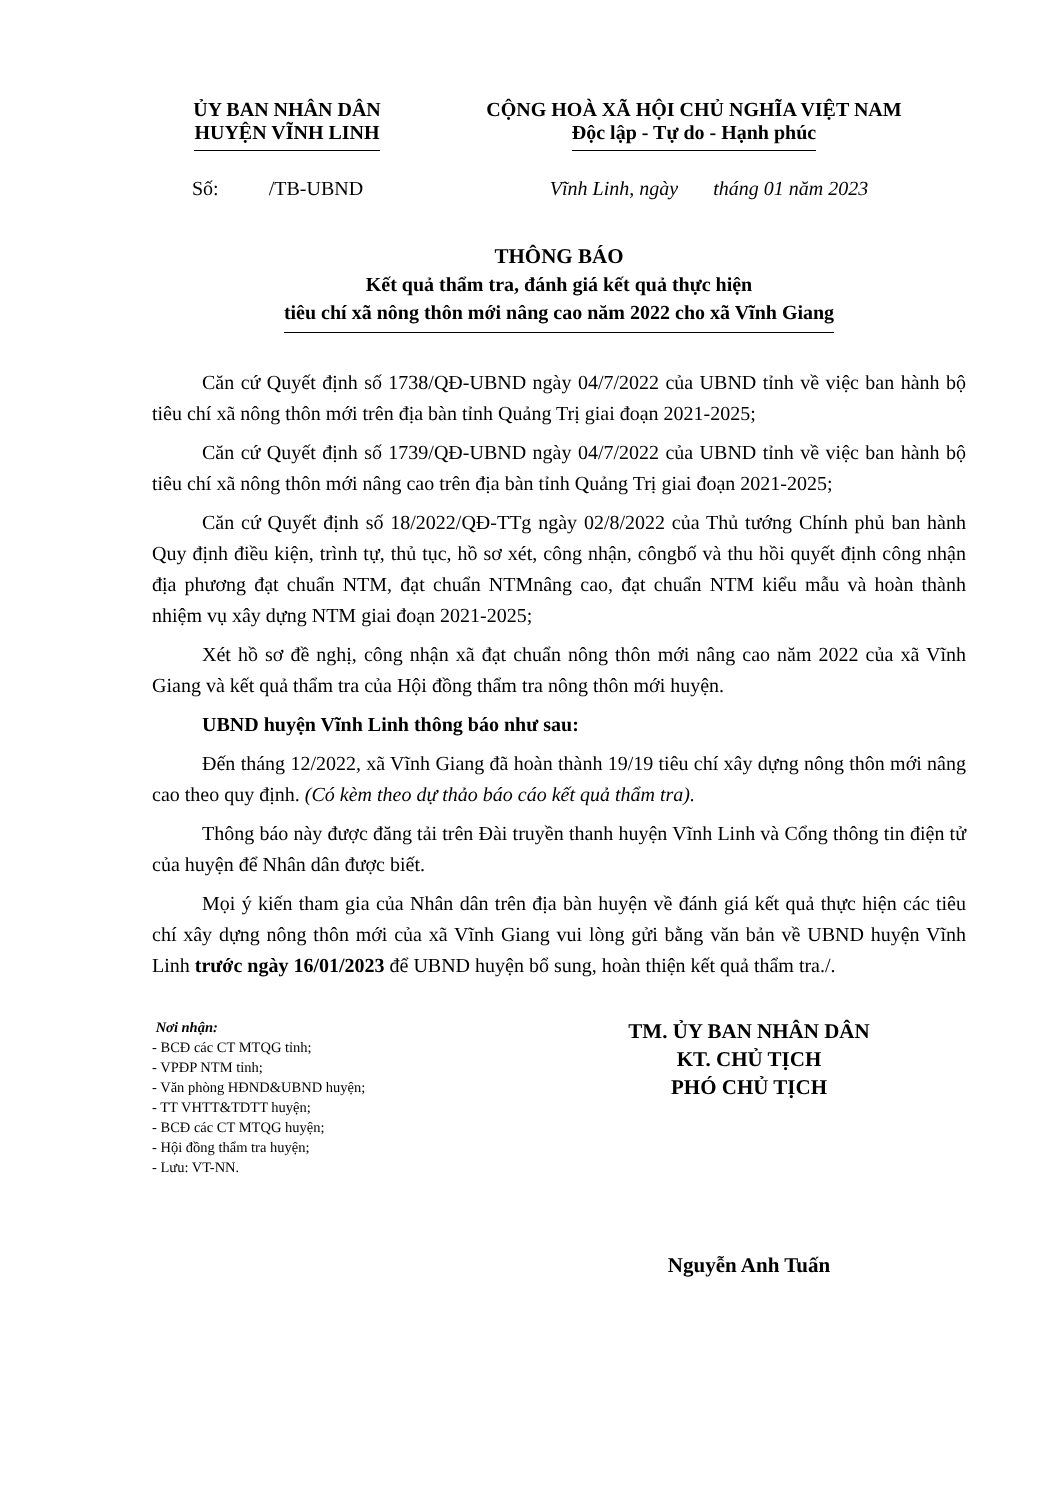ỦY BAN NHÂN DÂN
HUYỆN VĨNH LINH
CỘNG HOÀ XÃ HỘI CHỦ NGHĨA VIỆT NAM
Độc lập - Tự do - Hạnh phúc
Số: /TB-UBND Vĩnh Linh, ngày tháng 01 năm 2023
THÔNG BÁO
Kết quả thẩm tra, đánh giá kết quả thực hiện
tiêu chí xã nông thôn mới nâng cao năm 2022 cho xã Vĩnh Giang
Căn cứ Quyết định số 1738/QĐ-UBND ngày 04/7/2022 của UBND tỉnh về việc ban hành bộ tiêu chí xã nông thôn mới trên địa bàn tỉnh Quảng Trị giai đoạn 2021-2025;
Căn cứ Quyết định số 1739/QĐ-UBND ngày 04/7/2022 của UBND tỉnh về việc ban hành bộ tiêu chí xã nông thôn mới nâng cao trên địa bàn tỉnh Quảng Trị giai đoạn 2021-2025;
Căn cứ Quyết định số 18/2022/QĐ-TTg ngày 02/8/2022 của Thủ tướng Chính phủ ban hành Quy định điều kiện, trình tự, thủ tục, hồ sơ xét, công nhận, côngbố và thu hồi quyết định công nhận địa phương đạt chuẩn NTM, đạt chuẩn NTMnâng cao, đạt chuẩn NTM kiểu mẫu và hoàn thành nhiệm vụ xây dựng NTM giai đoạn 2021-2025;
Xét hồ sơ đề nghị, công nhận xã đạt chuẩn nông thôn mới nâng cao năm 2022 của xã Vĩnh Giang và kết quả thẩm tra của Hội đồng thẩm tra nông thôn mới huyện.
UBND huyện Vĩnh Linh thông báo như sau:
Đến tháng 12/2022, xã Vĩnh Giang đã hoàn thành 19/19 tiêu chí xây dựng nông thôn mới nâng cao theo quy định. (Có kèm theo dự thảo báo cáo kết quả thẩm tra).
Thông báo này được đăng tải trên Đài truyền thanh huyện Vĩnh Linh và Cổng thông tin điện tử của huyện để Nhân dân được biết.
Mọi ý kiến tham gia của Nhân dân trên địa bàn huyện về đánh giá kết quả thực hiện các tiêu chí xây dựng nông thôn mới của xã Vĩnh Giang vui lòng gửi bằng văn bản về UBND huyện Vĩnh Linh trước ngày 16/01/2023 để UBND huyện bổ sung, hoàn thiện kết quả thẩm tra./.
Nơi nhận:
- BCĐ các CT MTQG tỉnh;
- VPĐP NTM tỉnh;
- Văn phòng HĐND&UBND huyện;
- TT VHTT&TDTT huyện;
- BCĐ các CT MTQG huyện;
- Hội đồng thẩm tra huyện;
- Lưu: VT-NN.
TM. ỦY BAN NHÂN DÂN
KT. CHỦ TỊCH
PHÓ CHỦ TỊCH
Nguyễn Anh Tuấn